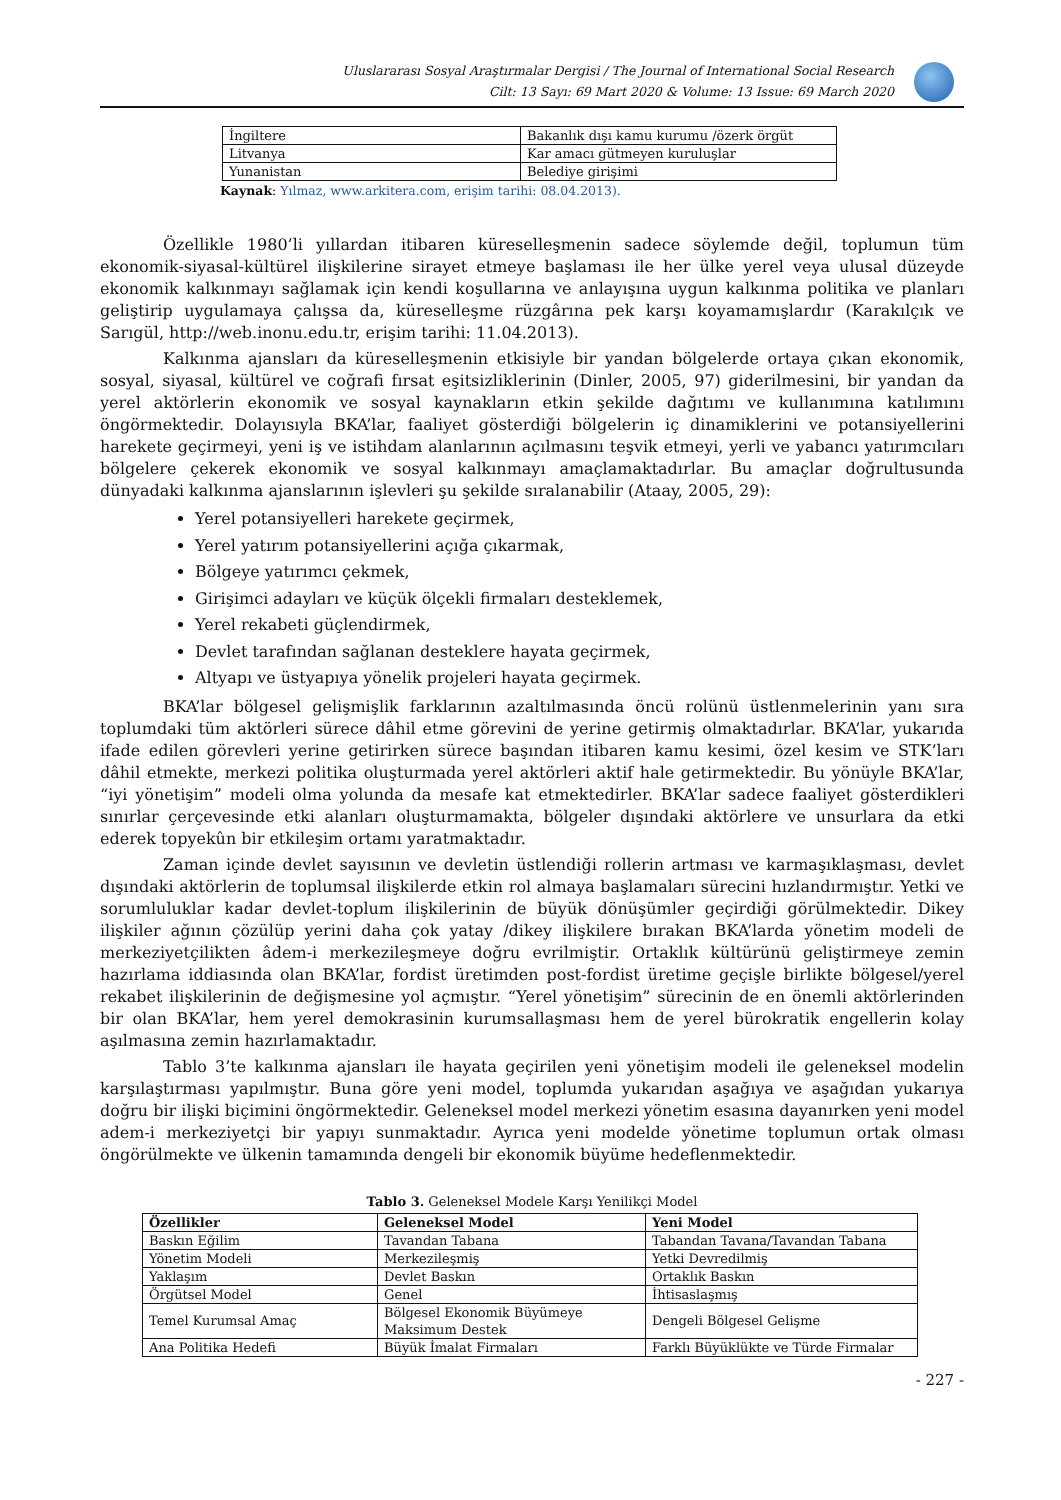Uluslararası Sosyal Araştırmalar Dergisi / The Journal of International Social Research
Cilt: 13 Sayı: 69 Mart 2020 & Volume: 13 Issue: 69 March 2020
| İngiltere | Bakanlık dışı kamu kurumu /özerk örgüt |
| Litvanya | Kar amacı gütmeyen kuruluşlar |
| Yunanistan | Belediye girişimi |
Kaynak: Yılmaz, www.arkitera.com, erişim tarihi: 08.04.2013).
Özellikle 1980’li yıllardan itibaren küreselleşmenin sadece söylemde değil, toplumun tüm ekonomik-siyasal-kültürel ilişkilerine sirayet etmeye başlaması ile her ülke yerel veya ulusal düzeyde ekonomik kalkınmayı sağlamak için kendi koşullarına ve anlayışına uygun kalkınma politika ve planları geliştirip uygulamaya çalışsa da, küreselleşme rüzgârına pek karşı koyamamışlardır (Karakılçık ve Sarıgül, http://web.inonu.edu.tr, erişim tarihi: 11.04.2013).
Kalkınma ajansları da küreselleşmenin etkisiyle bir yandan bölgelerde ortaya çıkan ekonomik, sosyal, siyasal, kültürel ve coğrafi fırsat eşitsizliklerinin (Dinler, 2005, 97) giderilmesini, bir yandan da yerel aktörlerin ekonomik ve sosyal kaynakların etkin şekilde dağıtımı ve kullanımına katılımını öngörmektedir. Dolayısıyla BKA’lar, faaliyet gösterdiği bölgelerin iç dinamiklerini ve potansiyellerini harekete geçirmeyi, yeni iş ve istihdam alanlarının açılmasını teşvik etmeyi, yerli ve yabancı yatırımcıları bölgelere çekerek ekonomik ve sosyal kalkınmayı amaçlamaktadırlar. Bu amaçlar doğrultusunda dünyadaki kalkınma ajanslarının işlevleri şu şekilde sıralanabilir (Ataay, 2005, 29):
Yerel potansiyelleri harekete geçirmek,
Yerel yatırım potansiyellerini açığa çıkarmak,
Bölgeye yatırımcı çekmek,
Girişimci adayları ve küçük ölçekli firmaları desteklemek,
Yerel rekabeti güçlendirmek,
Devlet tarafından sağlanan desteklere hayata geçirmek,
Altyapı ve üstyapıya yönelik projeleri hayata geçirmek.
BKA’lar bölgesel gelişmişlik farklarının azaltılmasında öncü rolünü üstlenmelerinin yanı sıra toplumdaki tüm aktörleri sürece dâhil etme görevini de yerine getirmiş olmaktadırlar. BKA’lar, yukarıda ifade edilen görevleri yerine getirirken sürece başından itibaren kamu kesimi, özel kesim ve STK’ları dâhil etmekte, merkezi politika oluşturmada yerel aktörleri aktif hale getirmektedir. Bu yönüyle BKA’lar, “iyi yönetişim” modeli olma yolunda da mesafe kat etmektedirler. BKA’lar sadece faaliyet gösterdikleri sınırlar çerçevesinde etki alanları oluşturmamakta, bölgeler dışındaki aktörlere ve unsurlara da etki ederek topyekûn bir etkileşim ortamı yaratmaktadır.
Zaman içinde devlet sayısının ve devletin üstlendiği rollerin artması ve karmaşıklaşması, devlet dışındaki aktörlerin de toplumsal ilişkilerde etkin rol almaya başlamaları sürecini hızlandırmıştır. Yetki ve sorumluluklar kadar devlet-toplum ilişkilerinin de büyük dönüşümler geçirdiği görülmektedir. Dikey ilişkiler ağının çözülüp yerini daha çok yatay /dikey ilişkilere bırakan BKA’larda yönetim modeli de merkeziyetçilikten âdem-i merkezileşmeye doğru evrilmiştir. Ortaklık kültürünü geliştirmeye zemin hazırlama iddiasında olan BKA’lar, fordist üretimden post-fordist üretime geçişle birlikte bölgesel/yerel rekabet ilişkilerinin de değişmesine yol açmıştır. “Yerel yönetişim” sürecinin de en önemli aktörlerinden bir olan BKA’lar, hem yerel demokrasinin kurumsallaşması hem de yerel bürokratik engellerin kolay aşılmasına zemin hazırlamaktadır.
Tablo 3’te kalkınma ajansları ile hayata geçirilen yeni yönetişim modeli ile geleneksel modelin karşılaştırması yapılmıştır. Buna göre yeni model, toplumda yukarıdan aşağıya ve aşağıdan yukarıya doğru bir ilişki biçimini öngörmektedir. Geleneksel model merkezi yönetim esasına dayanırken yeni model adem-i merkeziyetçi bir yapıyı sunmaktadır. Ayrıca yeni modelde yönetime toplumun ortak olması öngörülmekte ve ülkenin tamamında dengeli bir ekonomik büyüme hedeflenmektedir.
Tablo 3. Geleneksel Modele Karşı Yenilikçi Model
| Özellikler | Geleneksel Model | Yeni Model |
| --- | --- | --- |
| Baskın Eğilim | Tavandan Tabana | Tabandan Tavana/Tavandan Tabana |
| Yönetim Modeli | Merkezileşmiş | Yetki Devredilmiş |
| Yaklaşım | Devlet Baskın | Ortaklık Baskın |
| Örgütsel Model | Genel | İhtisaslaşmış |
| Temel Kurumsal Amaç | Bölgesel Ekonomik Büyümeye Maksimum Destek | Dengeli Bölgesel Gelişme |
| Ana Politika Hedefi | Büyük İmalat Firmaları | Farklı Büyüklükte ve Türde Firmalar |
- 227 -